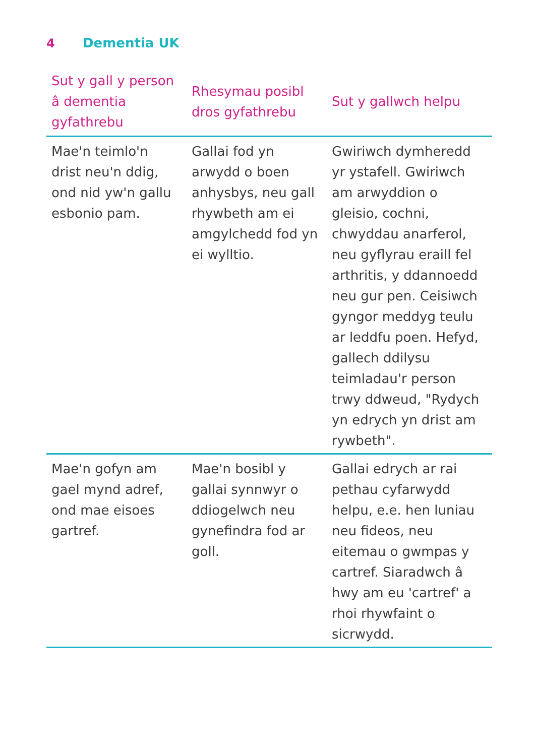4 Dementia UK
| Sut y gall y person â dementia gyfathrebu | Rhesymau posibl dros gyfathrebu | Sut y gallwch helpu |
| --- | --- | --- |
| Mae'n teimlo'n drist neu'n ddig, ond nid yw'n gallu esbonio pam. | Gallai fod yn arwydd o boen anhysbys, neu gall rhywbeth am ei amgylchedd fod yn ei wylltio. | Gwiriwch dymheredd yr ystafell. Gwiriwch am arwyddion o gleisio, cochni, chwyddau anarferol, neu gyflyrau eraill fel arthritis, y ddannoedd neu gur pen. Ceisiwch gyngor meddyg teulu ar leddfu poen. Hefyd, gallech ddilysu teimladau'r person trwy ddweud, "Rydych yn edrych yn drist am rywbeth". |
| Mae'n gofyn am gael mynd adref, ond mae eisoes gartref. | Mae'n bosibl y gallai synnwyr o ddiogelwch neu gynefindra fod ar goll. | Gallai edrych ar rai pethau cyfarwydd helpu, e.e. hen luniau neu fideos, neu eitemau o gwmpas y cartref. Siaradwch â hwy am eu 'cartref' a rhoi rhywfaint o sicrwydd. |